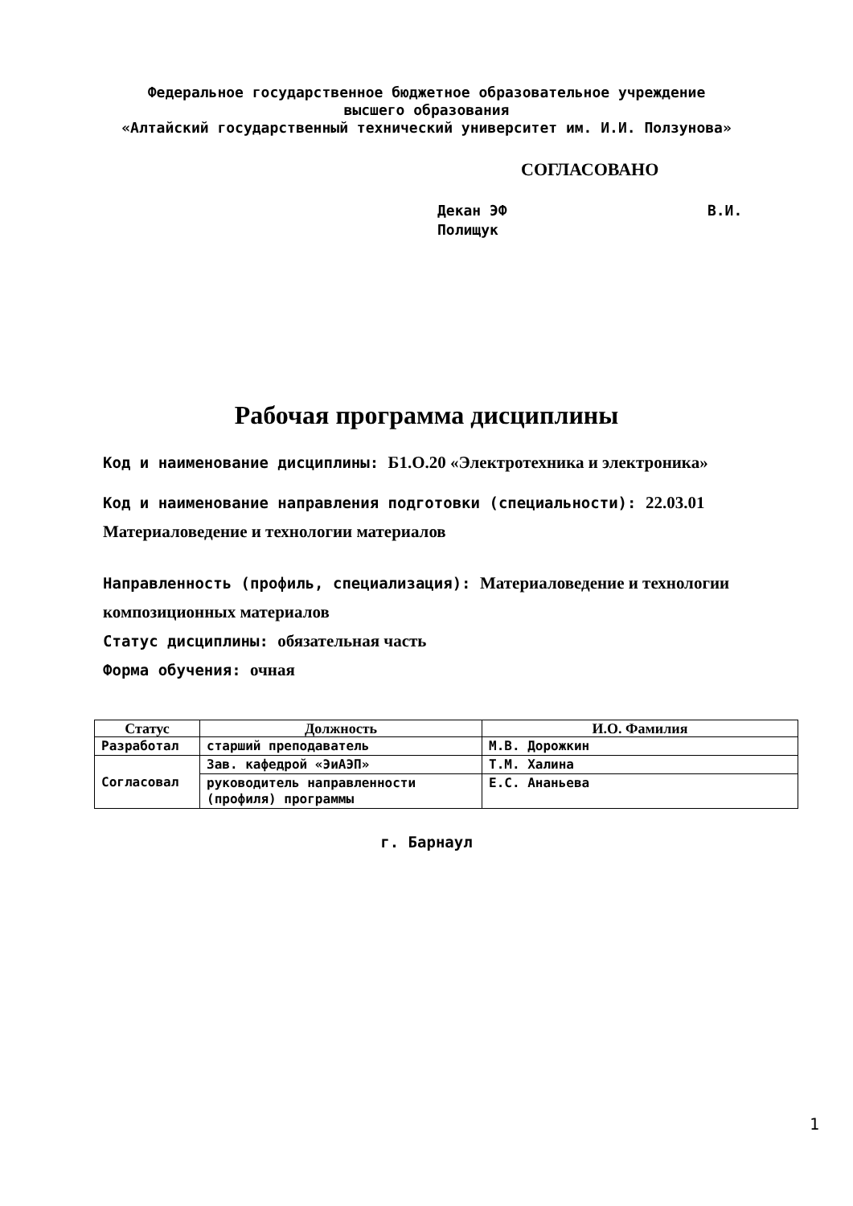Федеральное государственное бюджетное образовательное учреждение
высшего образования
«Алтайский государственный технический университет им. И.И. Ползунова»
СОГЛАСОВАНО
Декан ЭФ В.И. Полищук
Рабочая программа дисциплины
Код и наименование дисциплины: Б1.О.20 «Электротехника и электроника»
Код и наименование направления подготовки (специальности): 22.03.01 Материаловедение и технологии материалов
Направленность (профиль, специализация): Материаловедение и технологии композиционных материалов
Статус дисциплины: обязательная часть
Форма обучения: очная
| Статус | Должность | И.О. Фамилия |
| --- | --- | --- |
| Разработал | старший преподаватель | М.В. Дорожкин |
| Согласовал | Зав. кафедрой «ЭиАЭП» | Т.М. Халина |
| | руководитель направленности (профиля) программы | Е.С. Ананьева |
г. Барнаул
1